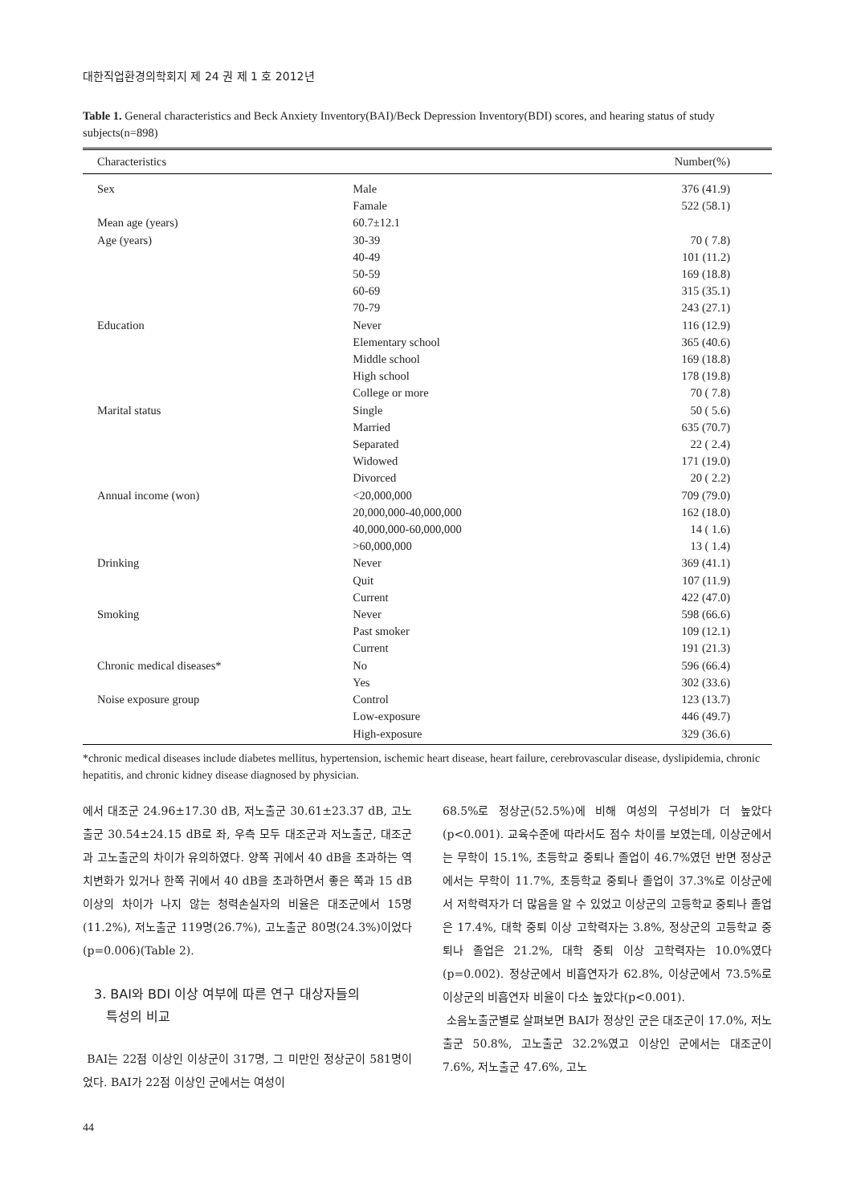대한직업환경의학회지 제 24 권 제 1 호 2012년
Table 1. General characteristics and Beck Anxiety Inventory(BAI)/Beck Depression Inventory(BDI) scores, and hearing status of study subjects(n=898)
| Characteristics | | Number(%) |
| --- | --- | --- |
| Sex | Male | 376 (41.9) |
| | Famale | 522 (58.1) |
| Mean age (years) | 60.7±12.1 | |
| Age (years) | 30-39 | 70 ( 7.8) |
| | 40-49 | 101 (11.2) |
| | 50-59 | 169 (18.8) |
| | 60-69 | 315 (35.1) |
| | 70-79 | 243 (27.1) |
| Education | Never | 116 (12.9) |
| | Elementary school | 365 (40.6) |
| | Middle school | 169 (18.8) |
| | High school | 178 (19.8) |
| | College or more | 70 ( 7.8) |
| Marital status | Single | 50 ( 5.6) |
| | Married | 635 (70.7) |
| | Separated | 22 ( 2.4) |
| | Widowed | 171 (19.0) |
| | Divorced | 20 ( 2.2) |
| Annual income (won) | <20,000,000 | 709 (79.0) |
| | 20,000,000-40,000,000 | 162 (18.0) |
| | 40,000,000-60,000,000 | 14 ( 1.6) |
| | >60,000,000 | 13 ( 1.4) |
| Drinking | Never | 369 (41.1) |
| | Quit | 107 (11.9) |
| | Current | 422 (47.0) |
| Smoking | Never | 598 (66.6) |
| | Past smoker | 109 (12.1) |
| | Current | 191 (21.3) |
| Chronic medical diseases* | No | 596 (66.4) |
| | Yes | 302 (33.6) |
| Noise exposure group | Control | 123 (13.7) |
| | Low-exposure | 446 (49.7) |
| | High-exposure | 329 (36.6) |
*chronic medical diseases include diabetes mellitus, hypertension, ischemic heart disease, heart failure, cerebrovascular disease, dyslipidemia, chronic hepatitis, and chronic kidney disease diagnosed by physician.
에서 대조군 24.96±17.30 dB, 저노출군 30.61±23.37 dB, 고노출군 30.54±24.15 dB로 좌, 우측 모두 대조군과 저노출군, 대조군과 고노출군의 차이가 유의하였다. 양쪽 귀에서 40 dB을 초과하는 역치변화가 있거나 한쪽 귀에서 40 dB을 초과하면서 좋은 쪽과 15 dB 이상의 차이가 나지 않는 청력손실자의 비율은 대조군에서 15명(11.2%), 저노출군 119명(26.7%), 고노출군 80명(24.3%)이었다(p=0.006)(Table 2).
3. BAI와 BDI 이상 여부에 따른 연구 대상자들의
특성의 비교
BAI는 22점 이상인 이상군이 317명, 그 미만인 정상군이 581명이었다. BAI가 22점 이상인 군에서는 여성이
68.5%로 정상군(52.5%)에 비해 여성의 구성비가 더 높았다(p<0.001). 교육수준에 따라서도 점수 차이를 보였는데, 이상군에서는 무학이 15.1%, 초등학교 중퇴나 졸업이 46.7%였던 반면 정상군에서는 무학이 11.7%, 초등학교 중퇴나 졸업이 37.3%로 이상군에서 저학력자가 더 많음을 알 수 있었고 이상군의 고등학교 중퇴나 졸업은 17.4%, 대학 중퇴 이상 고학력자는 3.8%, 정상군의 고등학교 중퇴나 졸업은 21.2%, 대학 중퇴 이상 고학력자는 10.0%였다(p=0.002). 정상군에서 비흡연자가 62.8%, 이상군에서 73.5%로 이상군의 비흡연자 비율이 다소 높았다(p<0.001).
소음노출군별로 살펴보면 BAI가 정상인 군은 대조군이 17.0%, 저노출군 50.8%, 고노출군 32.2%였고 이상인 군에서는 대조군이 7.6%, 저노출군 47.6%, 고노
44